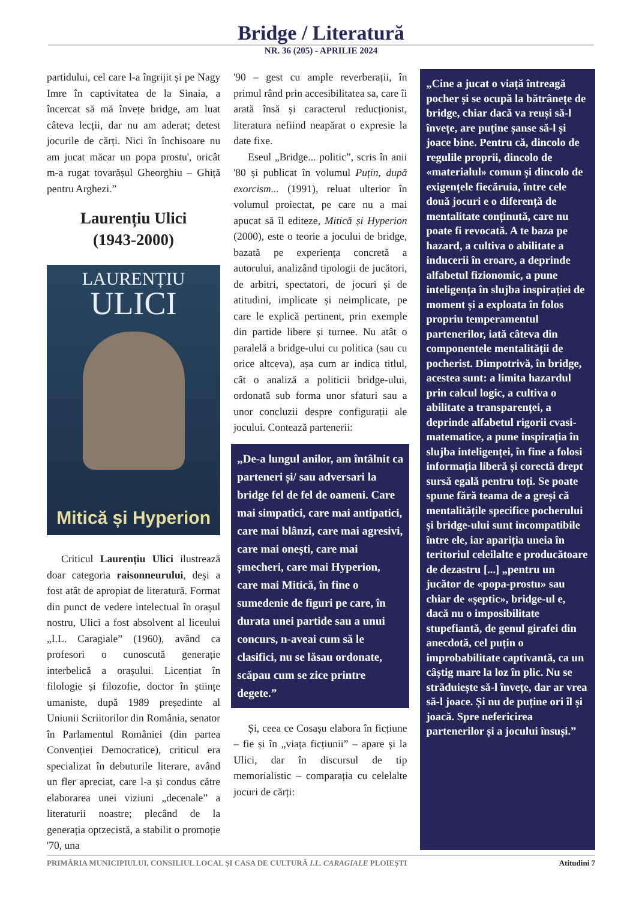Bridge / Literatură
NR. 36 (205) - APRILIE 2024
partidului, cel care l-a îngrijit și pe Nagy Imre în captivitatea de la Sinaia, a încercat să mă învețe bridge, am luat câteva lecții, dar nu am aderat; detest jocurile de cărți. Nici în închisoare nu am jucat măcar un popa prostu', oricât m-a rugat tovarășul Gheorghiu – Ghiță pentru Arghezi.”
Laurențiu Ulici
(1943-2000)
LAURENȚIU
ULICI
Mitică și Hyperion
Criticul Laurențiu Ulici ilustrează doar categoria raisonneurului, deși a fost atât de apropiat de literatură. Format din punct de vedere intelectual în orașul nostru, Ulici a fost absolvent al liceului „I.L. Caragiale” (1960), având ca profesori o cunoscută generație interbelică a orașului. Licențiat în filologie și filozofie, doctor în științe umaniste, după 1989 președinte al Uniunii Scriitorilor din România, senator în Parlamentul României (din partea Convenției Democratice), criticul era specializat în debuturile literare, având un fler apreciat, care l-a și condus către elaborarea unei viziuni „decenale” a literaturii noastre; plecând de la generația optzecistă, a stabilit o promoție '70, una
'90 – gest cu ample reverberații, în primul rând prin accesibilitatea sa, care îi arată însă și caracterul reducționist, literatura nefiind neapărat o expresie la date fixe.
Eseul „Bridge... politic”, scris în anii '80 și publicat în volumul Puțin, după exorcism... (1991), reluat ulterior în volumul proiectat, pe care nu a mai apucat să îl editeze, Mitică și Hyperion (2000), este o teorie a jocului de bridge, bazată pe experiența concretă a autorului, analizând tipologii de jucători, de arbitri, spectatori, de jocuri și de atitudini, implicate și neimplicate, pe care le explică pertinent, prin exemple din partide libere și turnee. Nu atât o paralelă a bridge-ului cu politica (sau cu orice altceva), așa cum ar indica titlul, cât o analiză a politicii bridge-ului, ordonată sub forma unor sfaturi sau a unor concluzii despre configurații ale jocului. Contează partenerii:
„De-a lungul anilor, am întâlnit ca parteneri și/ sau adversari la bridge fel de fel de oameni. Care mai simpatici, care mai antipatici, care mai blânzi, care mai agresivi, care mai onești, care mai șmecheri, care mai Hyperion, care mai Mitică, în fine o sumedenie de figuri pe care, în durata unei partide sau a unui concurs, n-aveai cum să le clasifici, nu se lăsau ordonate, scăpau cum se zice printre degete.”
Și, ceea ce Cosașu elabora în ficțiune – fie și în „viața ficțiunii” – apare și la Ulici, dar în discursul de tip memorialistic – comparația cu celelalte jocuri de cărți:
„Cine a jucat o viață întreagă pocher și se ocupă la bătrânețe de bridge, chiar dacă va reuși să-l învețe, are puține șanse să-l și joace bine. Pentru că, dincolo de regulile proprii, dincolo de «materialul» comun și dincolo de exigențele fiecăruia, între cele două jocuri e o diferență de mentalitate conținută, care nu poate fi revocată. A te baza pe hazard, a cultiva o abilitate a inducerii în eroare, a deprinde alfabetul fizionomic, a pune inteligența în slujba inspirației de moment și a exploata în folos propriu temperamentul partenerilor, iată câteva din componentele mentalității de pocherist. Dimpotrivă, în bridge, acestea sunt: a limita hazardul prin calcul logic, a cultiva o abilitate a transparenței, a deprinde alfabetul rigorii cvasi-matematice, a pune inspirația în slujba inteligenței, în fine a folosi informația liberă și corectă drept sursă egală pentru toți. Se poate spune fără teama de a greși că mentalitățile specifice pocherului și bridge-ului sunt incompatibile între ele, iar apariția uneia în teritoriul celeilalte e producătoare de dezastru [...] „pentru un jucător de «popa-prostu» sau chiar de «șeptic», bridge-ul e, dacă nu o imposibilitate stupefiantă, de genul girafei din anecdotă, cel puțin o improbabilitate captivantă, ca un câștig mare la loz în plic. Nu se străduiește să-l învețe, dar ar vrea să-l joace. Și nu de puține ori îl și joacă. Spre nefericirea partenerilor și a jocului însuși.”
PRIMĂRIA MUNICIPIULUI, CONSILIUL LOCAL ȘI CASA DE CULTURĂ I.L. CARAGIALE PLOIEȘTI Atitudini 7